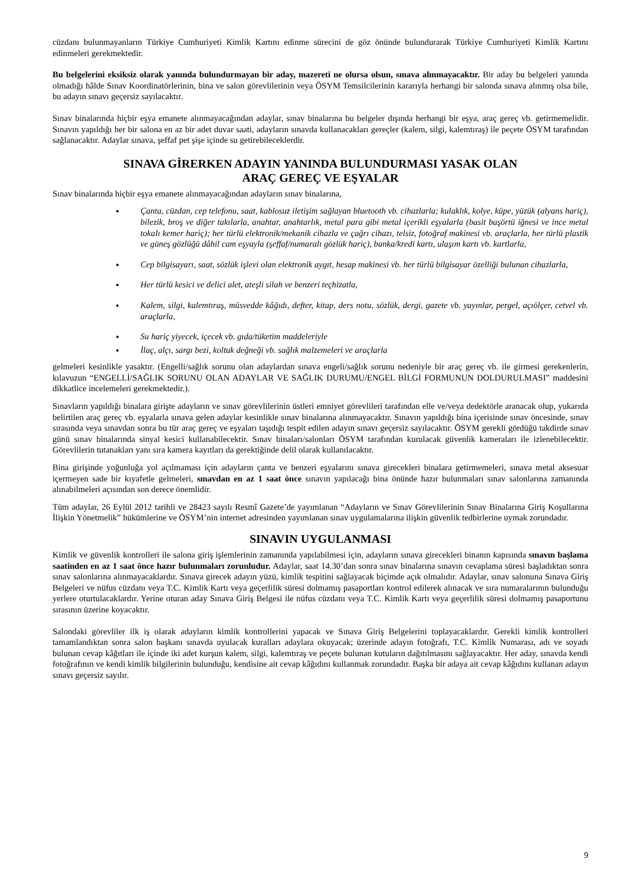cüzdanı bulunmayanların Türkiye Cumhuriyeti Kimlik Kartını edinme sürecini de göz önünde bulundurarak Türkiye Cumhuriyeti Kimlik Kartını edinmeleri gerekmektedir.
Bu belgelerini eksiksiz olarak yanında bulundurmayan bir aday, mazereti ne olursa olsun, sınava alınmayacaktır. Bir aday bu belgeleri yanında olmadığı hâlde Sınav Koordinatörlerinin, bina ve salon görevlilerinin veya ÖSYM Temsilcilerinin kararıyla herhangi bir salonda sınava alınmış olsa bile, bu adayın sınavı geçersiz sayılacaktır.
Sınav binalarında hiçbir eşya emanete alınmayacağından adaylar, sınav binalarına bu belgeler dışında herhangi bir eşya, araç gereç vb. getirmemelidir. Sınavın yapıldığı her bir salona en az bir adet duvar saati, adayların sınavda kullanacakları gereçler (kalem, silgi, kalemtıraş) ile peçete ÖSYM tarafından sağlanacaktır. Adaylar sınava, şeffaf pet şişe içinde su getirebileceklerdir.
SINAVA GİRERKEN ADAYIN YANINDA BULUNDURMASI YASAK OLAN
ARAÇ GEREÇ VE EŞYALAR
Sınav binalarında hiçbir eşya emanete alınmayacağından adayların sınav binalarına,
Çanta, cüzdan, cep telefonu, saat, kablosuz iletişim sağlayan bluetooth vb. cihazlarla; kulaklık, kolye, küpe, yüzük (alyans hariç), bilezik, broş ve diğer takılarla, anahtar, anahtarlık, metal para gibi metal içerikli eşyalarla (basit başörtü iğnesi ve ince metal tokalı kemer hariç); her türlü elektronik/mekanik cihazla ve çağrı cihazı, telsiz, fotoğraf makinesi vb. araçlarla, her türlü plastik ve güneş gözlüğü dâhil cam eşyayla (şeffaf/numaralı gözlük hariç), banka/kredi kartı, ulaşım kartı vb. kartlarla,
Cep bilgisayarı, saat, sözlük işlevi olan elektronik aygıt, hesap makinesi vb. her türlü bilgisayar özelliği bulunan cihazlarla,
Her türlü kesici ve delici alet, ateşli silah ve benzeri teçhizatla,
Kalem, silgi, kalemtıraş, müsvedde kâğıdı, defter, kitap, ders notu, sözlük, dergi, gazete vb. yayınlar, pergel, açıölçer, cetvel vb. araçlarla,
Su hariç yiyecek, içecek vb. gıda/tüketim maddeleriyle
İlaç, alçı, sargı bezi, koltuk değneği vb. sağlık malzemeleri ve araçlarla
gelmeleri kesinlikle yasaktır. (Engelli/sağlık sorunu olan adaylardan sınava engeli/sağlık sorunu nedeniyle bir araç gereç vb. ile girmesi gerekenlerin, kılavuzun “ENGELLİ/SAĞLIK SORUNU OLAN ADAYLAR VE SAĞLIK DURUMU/ENGEL BİLGİ FORMUNUN DOLDURULMASI” maddesini dikkatlice incelemeleri gerekmektedir.).
Sınavların yapıldığı binalara girişte adayların ve sınav görevlilerinin üstleri emniyet görevlileri tarafından elle ve/veya dedektörle aranacak olup, yukarıda belirtilen araç gereç vb. eşyalarla sınava gelen adaylar kesinlikle sınav binalarına alınmayacaktır. Sınavın yapıldığı bina içerisinde sınav öncesinde, sınav sırasında veya sınavdan sonra bu tür araç gereç ve eşyaları taşıdığı tespit edilen adayın sınavı geçersiz sayılacaktır. ÖSYM gerekli gördüğü takdirde sınav günü sınav binalarında sinyal kesici kullanabilecektir. Sınav binaları/salonları ÖSYM tarafından kurulacak güvenlik kameraları ile izlenebilecektir. Görevlilerin tutanakları yanı sıra kamera kayıtları da gerektiğinde delil olarak kullanılacaktır.
Bina girişinde yoğunluğa yol açılmaması için adayların çanta ve benzeri eşyalarını sınava girecekleri binalara getirmemeleri, sınava metal aksesuar içermeyen sade bir kıyafetle gelmeleri, sınavdan en az 1 saat önce sınavın yapılacağı bina önünde hazır bulunmaları sınav salonlarına zamanında alınabilmeleri açısından son derece önemlidir.
Tüm adaylar, 26 Eylül 2012 tarihli ve 28423 sayılı Resmî Gazete’de yayımlanan “Adayların ve Sınav Görevlilerinin Sınav Binalarına Giriş Koşullarına İlişkin Yönetmelik” hükümlerine ve ÖSYM’nin internet adresinden yayımlanan sınav uygulamalarına ilişkin güvenlik tedbirlerine uymak zorundadır.
SINAVIN UYGULANMASI
Kimlik ve güvenlik kontrolleri ile salona giriş işlemlerinin zamanında yapılabilmesi için, adayların sınava girecekleri binanın kapısında sınavın başlama saatinden en az 1 saat önce hazır bulunmaları zorunludur. Adaylar, saat 14.30’dan sonra sınav binalarına sınavın cevaplama süresi başladıktan sonra sınav salonlarına alınmayacaklardır. Sınava girecek adayın yüzü, kimlik tespitini sağlayacak biçimde açık olmalıdır. Adaylar, sınav salonuna Sınava Giriş Belgeleri ve nüfus cüzdanı veya T.C. Kimlik Kartı veya geçerlilik süresi dolmamış pasaportları kontrol edilerek alınacak ve sıra numaralarının bulunduğu yerlere oturtulacaklardır. Yerine oturan aday Sınava Giriş Belgesi ile nüfus cüzdanı veya T.C. Kimlik Kartı veya geçerlilik süresi dolmamış pasaportunu sırasının üzerine koyacaktır.
Salondaki görevliler ilk iş olarak adayların kimlik kontrollerini yapacak ve Sınava Giriş Belgelerini toplayacaklardır. Gerekli kimlik kontrolleri tamamlandıktan sonra salon başkanı sınavda uyulacak kuralları adaylara okuyacak; üzerinde adayın fotoğrafı, T.C. Kimlik Numarası, adı ve soyadı bulunan cevap kâğıtları ile içinde iki adet kurşun kalem, silgi, kalemtıraş ve peçete bulunan kutuların dağıtılmasını sağlayacaktır. Her aday, sınavda kendi fotoğrafının ve kendi kimlik bilgilerinin bulunduğu, kendisine ait cevap kâğıdını kullanmak zorundadır. Başka bir adaya ait cevap kâğıdını kullanan adayın sınavı geçersiz sayılır.
9